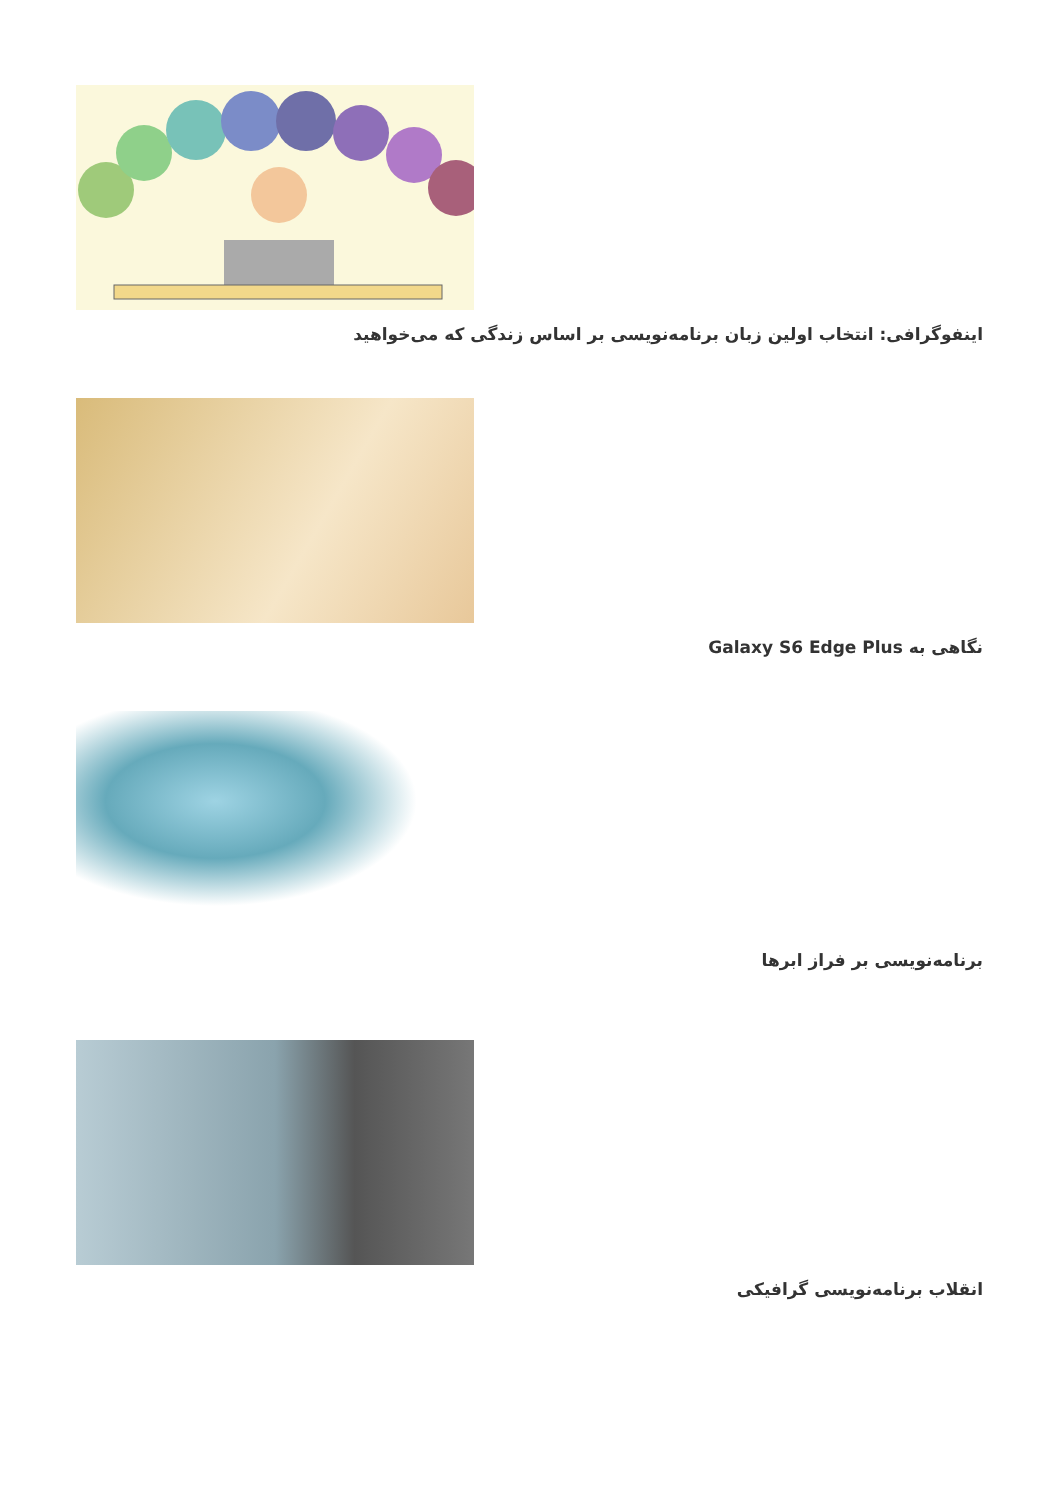اینفوگرافی: انتخاب اولین زبان برنامه‌نویسی بر اساس زندگی که می‌خواهید
نگاهی به Galaxy S6 Edge Plus
برنامه‌نویسی بر فراز ابرها
انقلاب برنامه‌نویسی گرافیکی